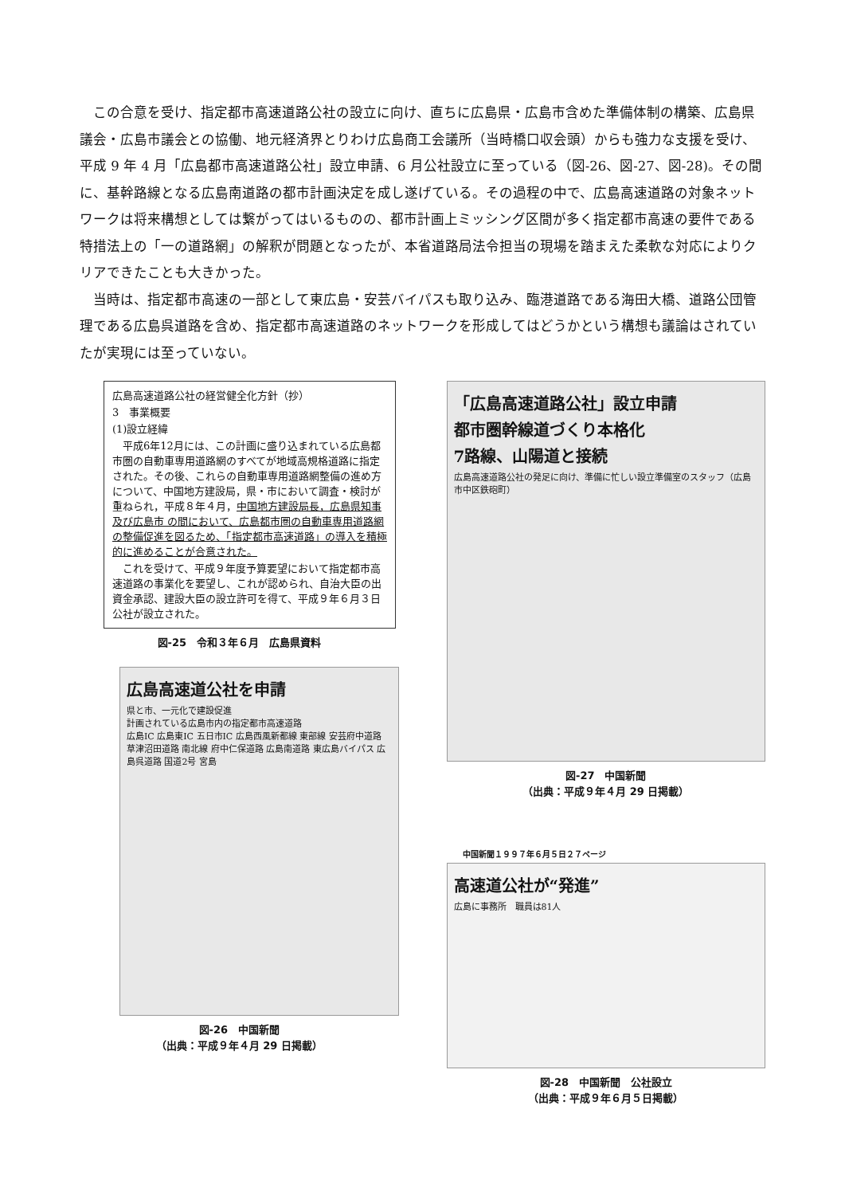この合意を受け、指定都市高速道路公社の設立に向け、直ちに広島県・広島市含めた準備体制の構築、広島県議会・広島市議会との協働、地元経済界とりわけ広島商工会議所（当時橋口収会頭）からも強力な支援を受け、平成 9 年 4 月「広島都市高速道路公社」設立申請、6 月公社設立に至っている（図-26、図-27、図-28)。その間に、基幹路線となる広島南道路の都市計画決定を成し遂げている。その過程の中で、広島高速道路の対象ネットワークは将来構想としては繋がってはいるものの、都市計画上ミッシング区間が多く指定都市高速の要件である特措法上の「一の道路網」の解釈が問題となったが、本省道路局法令担当の現場を踏まえた柔軟な対応によりクリアできたことも大きかった。
当時は、指定都市高速の一部として東広島・安芸バイパスも取り込み、臨港道路である海田大橋、道路公団管理である広島呉道路を含め、指定都市高速道路のネットワークを形成してはどうかという構想も議論はされていたが実現には至っていない。
広島高速道路公社の経営健全化方針（抄）
3　事業概要
(1)設立経緯
　平成6年12月には、この計画に盛り込まれている広島都市圏の自動車専用道路網のすべてが地域高規格道路に指定された。その後、これらの自動車専用道路網整備の進め方について、中国地方建設局，県・市において調査・検討が重ねられ，平成８年４月，中国地方建設局長，広島県知事及び広島市 の間において、広島都市圏の自動車専用道路網の整備促進を図るため、「指定都市高速道路」の導入を積極的に進めることが合意された。
　これを受けて、平成９年度予算要望において指定都市高速道路の事業化を要望し、これが認められ、自治大臣の出資金承認、建設大臣の設立許可を得て、平成９年６月３日公社が設立された。
図-25　令和３年６月　広島県資料
広島高速道公社を申請
県と市、一元化で建設促進
計画されている広島市内の指定都市高速道路
広島IC 広島東IC 五日市IC 広島西風新都線 東部線 安芸府中道路 草津沼田道路 南北線 府中仁保道路 広島南道路 東広島バイパス 広島呉道路 国道2号 宮島
図-26　中国新聞
（出典：平成９年４月 29 日掲載）
「広島高速道路公社」設立申請
都市圏幹線道づくり本格化
7路線、山陽道と接続
広島高速道路公社の発足に向け、準備に忙しい設立準備室のスタッフ（広島市中区鉄砲町）
図-27　中国新聞
（出典：平成９年４月 29 日掲載）
中国新聞１９９７年６月５日２７ページ
高速道公社が“発進”
広島に事務所　職員は81人
図-28　中国新聞　公社設立
（出典：平成９年６月５日掲載）